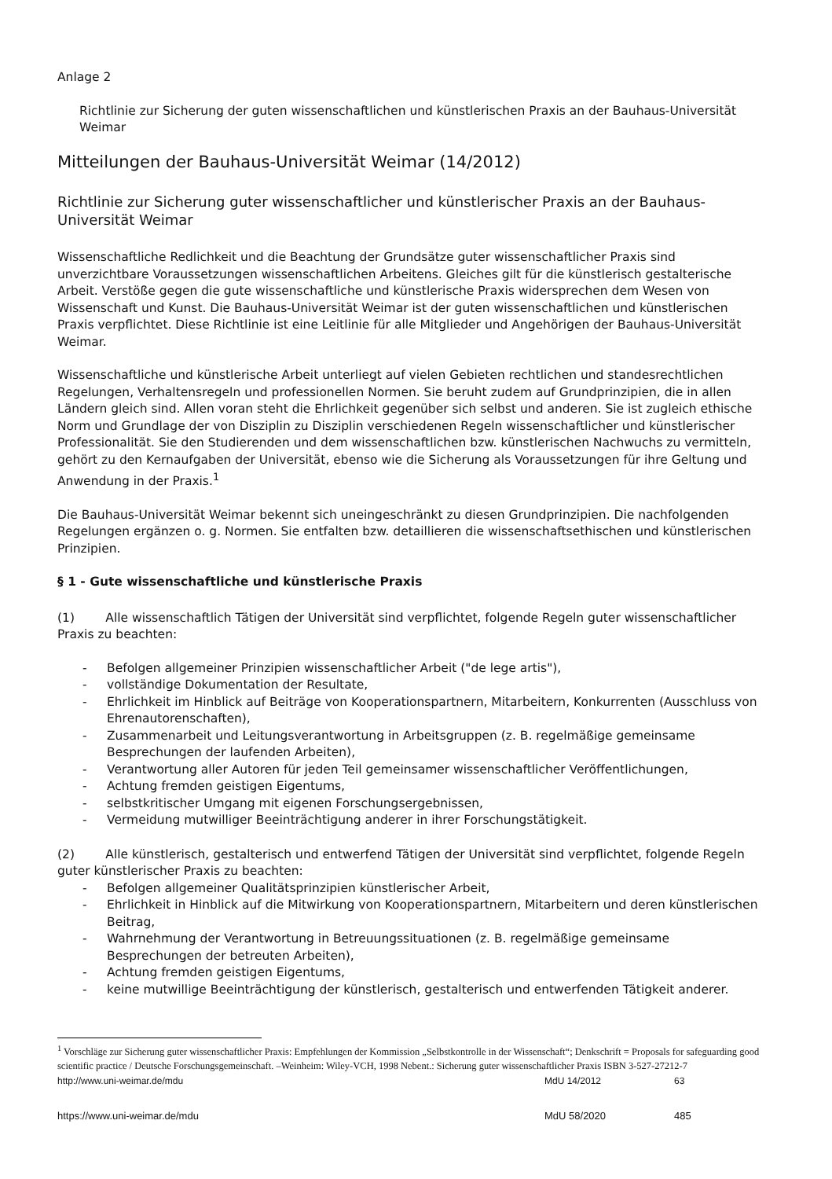Anlage 2
Richtlinie zur Sicherung der guten wissenschaftlichen und künstlerischen Praxis an der Bauhaus-Universität Weimar
Mitteilungen der Bauhaus-Universität Weimar (14/2012)
Richtlinie zur Sicherung guter wissenschaftlicher und künstlerischer Praxis an der Bauhaus-Universität Weimar
Wissenschaftliche Redlichkeit und die Beachtung der Grundsätze guter wissenschaftlicher Praxis sind unverzichtbare Voraussetzungen wissenschaftlichen Arbeitens. Gleiches gilt für die künstlerisch gestalterische Arbeit. Verstöße gegen die gute wissenschaftliche und künstlerische Praxis widersprechen dem Wesen von Wissenschaft und Kunst. Die Bauhaus-Universität Weimar ist der guten wissenschaftlichen und künstlerischen Praxis verpflichtet. Diese Richtlinie ist eine Leitlinie für alle Mitglieder und Angehörigen der Bauhaus-Universität Weimar.
Wissenschaftliche und künstlerische Arbeit unterliegt auf vielen Gebieten rechtlichen und standesrechtlichen Regelungen, Verhaltensregeln und professionellen Normen. Sie beruht zudem auf Grundprinzipien, die in allen Ländern gleich sind. Allen voran steht die Ehrlichkeit gegenüber sich selbst und anderen. Sie ist zugleich ethische Norm und Grundlage der von Disziplin zu Disziplin verschiedenen Regeln wissenschaftlicher und künstlerischer Professionalität. Sie den Studierenden und dem wissenschaftlichen bzw. künstlerischen Nachwuchs zu vermitteln, gehört zu den Kernaufgaben der Universität, ebenso wie die Sicherung als Voraussetzungen für ihre Geltung und Anwendung in der Praxis.<sup>1</sup>
Die Bauhaus-Universität Weimar bekennt sich uneingeschränkt zu diesen Grundprinzipien. Die nachfolgenden Regelungen ergänzen o. g. Normen. Sie entfalten bzw. detaillieren die wissenschaftsethischen und künstlerischen Prinzipien.
§ 1 - Gute wissenschaftliche und künstlerische Praxis
(1) Alle wissenschaftlich Tätigen der Universität sind verpflichtet, folgende Regeln guter wissenschaftlicher Praxis zu beachten:
- Befolgen allgemeiner Prinzipien wissenschaftlicher Arbeit ("de lege artis"),
- vollständige Dokumentation der Resultate,
- Ehrlichkeit im Hinblick auf Beiträge von Kooperationspartnern, Mitarbeitern, Konkurrenten (Ausschluss von Ehrenautorenschaften),
- Zusammenarbeit und Leitungsverantwortung in Arbeitsgruppen (z. B. regelmäßige gemeinsame Besprechungen der laufenden Arbeiten),
- Verantwortung aller Autoren für jeden Teil gemeinsamer wissenschaftlicher Veröffentlichungen,
- Achtung fremden geistigen Eigentums,
- selbstkritischer Umgang mit eigenen Forschungsergebnissen,
- Vermeidung mutwilliger Beeinträchtigung anderer in ihrer Forschungstätigkeit.
(2) Alle künstlerisch, gestalterisch und entwerfend Tätigen der Universität sind verpflichtet, folgende Regeln guter künstlerischer Praxis zu beachten:
- Befolgen allgemeiner Qualitätsprinzipien künstlerischer Arbeit,
- Ehrlichkeit in Hinblick auf die Mitwirkung von Kooperationspartnern, Mitarbeitern und deren künstlerischen Beitrag,
- Wahrnehmung der Verantwortung in Betreuungssituationen (z. B. regelmäßige gemeinsame Besprechungen der betreuten Arbeiten),
- Achtung fremden geistigen Eigentums,
- keine mutwillige Beeinträchtigung der künstlerisch, gestalterisch und entwerfenden Tätigkeit anderer.
<sup>1</sup> Vorschläge zur Sicherung guter wissenschaftlicher Praxis: Empfehlungen der Kommission „Selbstkontrolle in der Wissenschaft“; Denkschrift = Proposals for safeguarding good scientific practice / Deutsche Forschungsgemeinschaft. –Weinheim: Wiley-VCH, 1998 Nebent.: Sicherung guter wissenschaftlicher Praxis ISBN 3-527-27212-7
http://www.uni-weimar.de/mdu MdU 14/2012 63
https://www.uni-weimar.de/mdu MdU 58/2020 485